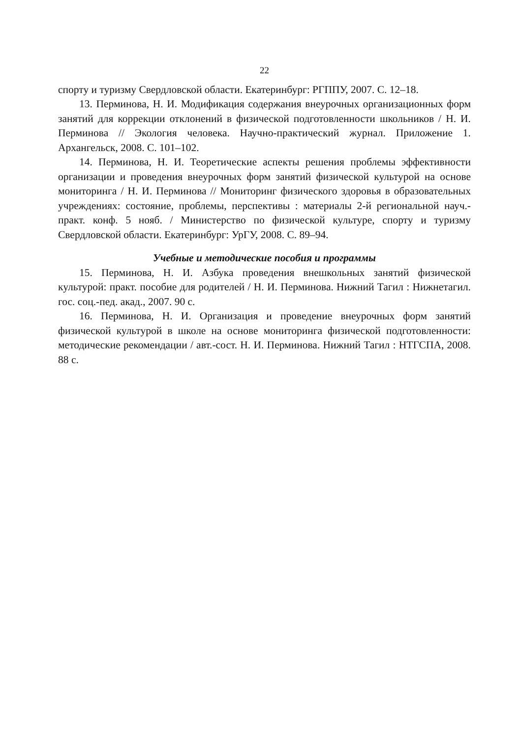22
спорту и туризму Свердловской области. Екатеринбург: РГППУ, 2007. С. 12–18.
13. Перминова, Н. И. Модификация содержания внеурочных организационных форм занятий для коррекции отклонений в физической подготовленности школьников / Н. И. Перминова // Экология человека. Научно-практический журнал. Приложение 1. Архангельск, 2008. С. 101–102.
14. Перминова, Н. И. Теоретические аспекты решения проблемы эффективности организации и проведения внеурочных форм занятий физической культурой на основе мониторинга / Н. И. Перминова // Мониторинг физического здоровья в образовательных учреждениях: состояние, проблемы, перспективы : материалы 2-й региональной науч.-практ. конф. 5 нояб. / Министерство по физической культуре, спорту и туризму Свердловской области. Екатеринбург: УрГУ, 2008. С. 89–94.
Учебные и методические пособия и программы
15. Перминова, Н. И. Азбука проведения внешкольных занятий физической культурой: практ. пособие для родителей / Н. И. Перминова. Нижний Тагил : Нижнетагил. гос. соц.-пед. акад., 2007. 90 с.
16. Перминова, Н. И. Организация и проведение внеурочных форм занятий физической культурой в школе на основе мониторинга физической подготовленности: методические рекомендации / авт.-сост. Н. И. Перминова. Нижний Тагил : НТГСПА, 2008. 88 с.